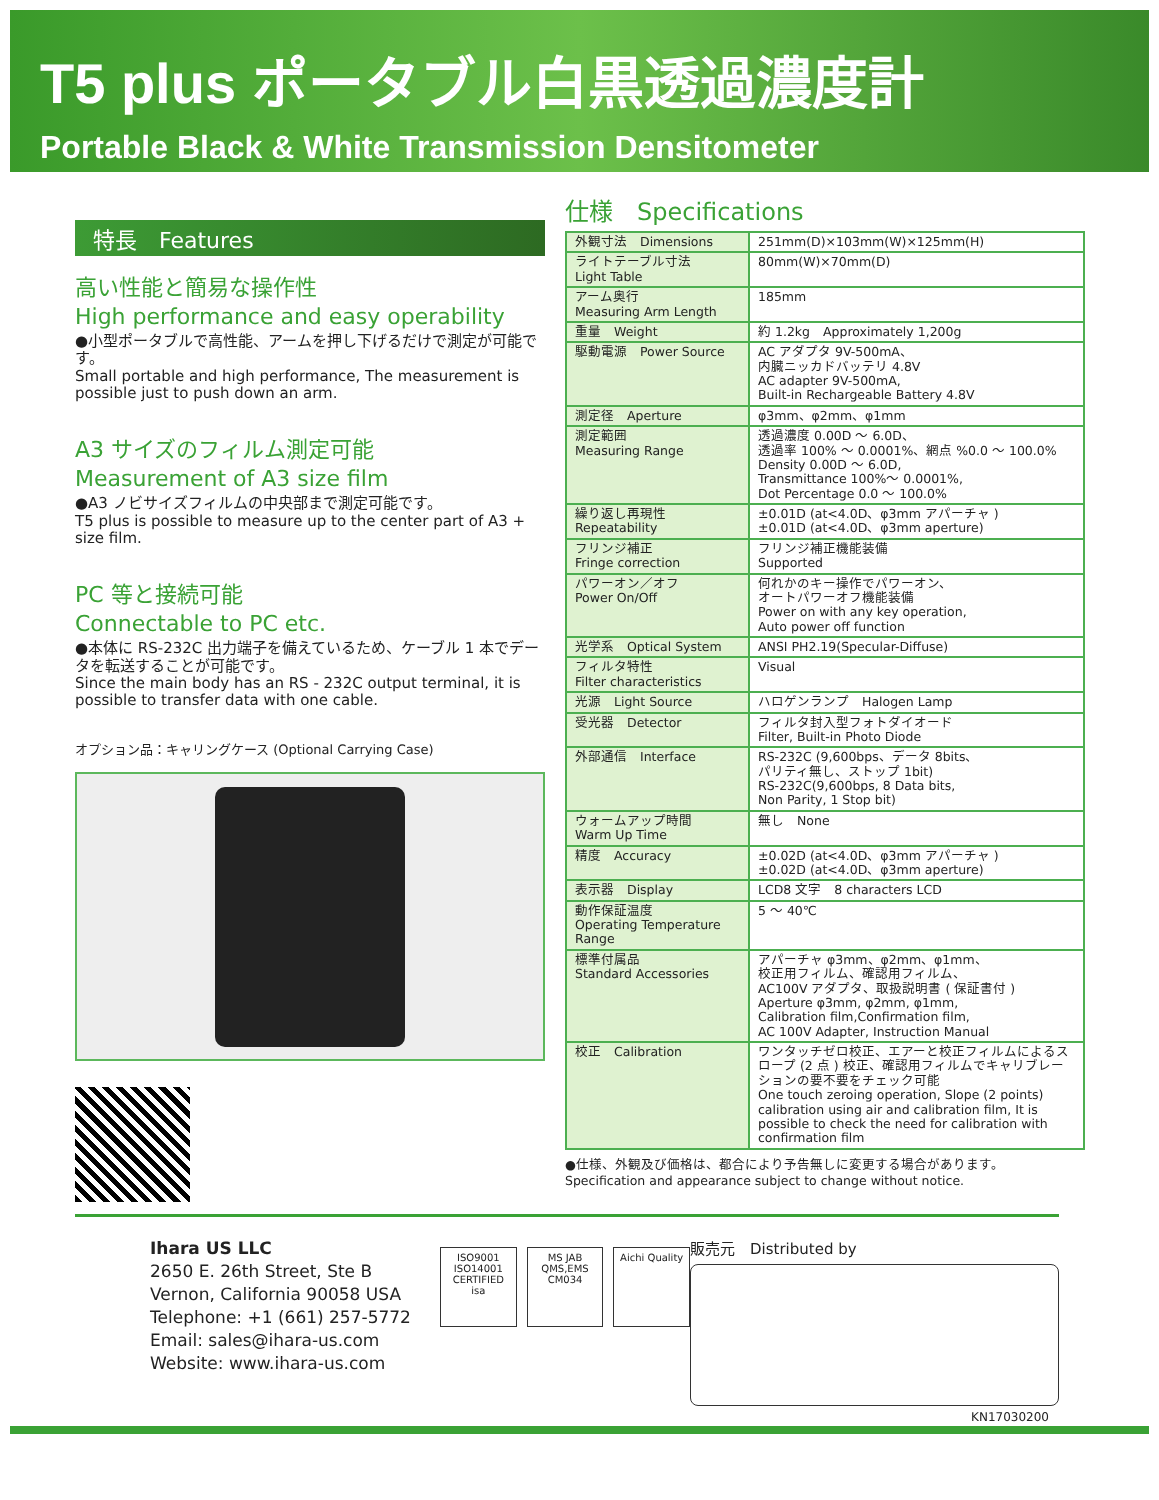T5 plus ポータブル白黒透過濃度計
Portable Black & White Transmission Densitometer
特長　Features
高い性能と簡易な操作性
High performance and easy operability
●小型ポータブルで高性能、アームを押し下げるだけで測定が可能です。
Small portable and high performance, The measurement is possible just to push down an arm.
A3 サイズのフィルム測定可能
Measurement of A3 size film
●A3 ノビサイズフィルムの中央部まで測定可能です。
T5 plus is possible to measure up to the center part of A3 + size film.
PC 等と接続可能
Connectable to PC etc.
●本体に RS-232C 出力端子を備えているため、ケーブル 1 本でデータを転送することが可能です。
Since the main body has an RS - 232C output terminal, it is possible to transfer data with one cable.
オプション品：キャリングケース (Optional Carrying Case)
仕様　Specifications
| 外観寸法 Dimensions | 251mm(D)×103mm(W)×125mm(H) |
| ライトテーブル寸法 Light Table | 80mm(W)×70mm(D) |
| アーム奥行 Measuring Arm Length | 185mm |
| 重量 Weight | 約 1.2kg Approximately 1,200g |
| 駆動電源 Power Source | AC アダプタ 9V-500mA、 内臓ニッカドバッテリ 4.8V AC adapter 9V-500mA, Built-in Rechargeable Battery 4.8V |
| 測定径 Aperture | φ3mm、φ2mm、φ1mm |
| 測定範囲 Measuring Range | 透過濃度 0.00D ～ 6.0D、 透過率 100% ～ 0.0001%、網点 %0.0 ～ 100.0% Density 0.00D ～ 6.0D, Transmittance 100%～ 0.0001%, Dot Percentage 0.0 ～ 100.0% |
| 繰り返し再現性 Repeatability | ±0.01D (at<4.0D、φ3mm アパーチャ ) ±0.01D (at<4.0D、φ3mm aperture) |
| フリンジ補正 Fringe correction | フリンジ補正機能装備 Supported |
| パワーオン／オフ Power On/Off | 何れかのキー操作でパワーオン、 オートパワーオフ機能装備 Power on with any key operation, Auto power off function |
| 光学系 Optical System | ANSI PH2.19(Specular-Diffuse) |
| フィルタ特性 Filter characteristics | Visual |
| 光源 Light Source | ハロゲンランプ Halogen Lamp |
| 受光器 Detector | フィルタ封入型フォトダイオード Filter, Built-in Photo Diode |
| 外部通信 Interface | RS-232C (9,600bps、データ 8bits、 パリティ無し、ストップ 1bit) RS-232C(9,600bps, 8 Data bits, Non Parity, 1 Stop bit) |
| ウォームアップ時間 Warm Up Time | 無し None |
| 精度 Accuracy | ±0.02D (at<4.0D、φ3mm アパーチャ ) ±0.02D (at<4.0D、φ3mm aperture) |
| 表示器 Display | LCD8 文字 8 characters LCD |
| 動作保証温度 Operating Temperature Range | 5 ～ 40℃ |
| 標準付属品 Standard Accessories | アパーチャ φ3mm、φ2mm、φ1mm、 校正用フィルム、確認用フィルム、 AC100V アダプタ、取扱説明書 ( 保証書付 ) Aperture φ3mm, φ2mm, φ1mm, Calibration film,Confirmation film, AC 100V Adapter, Instruction Manual |
| 校正 Calibration | ワンタッチゼロ校正、エアーと校正フィルムによるスロープ (2 点 ) 校正、確認用フィルムでキャリブレーションの要不要をチェック可能 One touch zeroing operation, Slope (2 points) calibration using air and calibration film, It is possible to check the need for calibration with confirmation film |
●仕様、外観及び価格は、都合により予告無しに変更する場合があります。
Specification and appearance subject to change without notice.
Ihara US LLC
2650 E. 26th Street, Ste B
Vernon, California 90058 USA
Telephone: +1 (661) 257-5772
Email: sales@ihara-us.com
Website: www.ihara-us.com
ISO9001 ISO14001 CERTIFIED isa
MS JAB QMS,EMS CM034
Aichi Quality
販売元　Distributed by
KN17030200